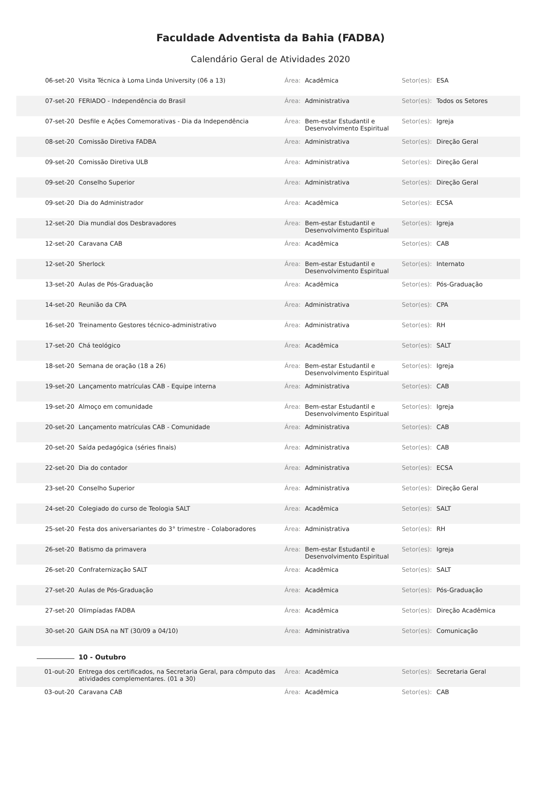Faculdade Adventista da Bahia (FADBA)
Calendário Geral de Atividades 2020
| 06-set-20 | Visita Técnica à Loma Linda University (06 a 13) | Área: | Acadêmica | Setor(es): | ESA |
| 07-set-20 | FERIADO - Independência do Brasil | Área: | Administrativa | Setor(es): | Todos os Setores |
| 07-set-20 | Desfile e Ações Comemorativas - Dia da Independência | Área: | Bem-estar Estudantil e Desenvolvimento Espiritual | Setor(es): | Igreja |
| 08-set-20 | Comissão Diretiva FADBA | Área: | Administrativa | Setor(es): | Direção Geral |
| 09-set-20 | Comissão Diretiva ULB | Área: | Administrativa | Setor(es): | Direção Geral |
| 09-set-20 | Conselho Superior | Área: | Administrativa | Setor(es): | Direção Geral |
| 09-set-20 | Dia do Administrador | Área: | Acadêmica | Setor(es): | ECSA |
| 12-set-20 | Dia mundial dos Desbravadores | Área: | Bem-estar Estudantil e Desenvolvimento Espiritual | Setor(es): | Igreja |
| 12-set-20 | Caravana CAB | Área: | Acadêmica | Setor(es): | CAB |
| 12-set-20 | Sherlock | Área: | Bem-estar Estudantil e Desenvolvimento Espiritual | Setor(es): | Internato |
| 13-set-20 | Aulas de Pós-Graduação | Área: | Acadêmica | Setor(es): | Pós-Graduação |
| 14-set-20 | Reunião da CPA | Área: | Administrativa | Setor(es): | CPA |
| 16-set-20 | Treinamento Gestores técnico-administrativo | Área: | Administrativa | Setor(es): | RH |
| 17-set-20 | Chá teológico | Área: | Acadêmica | Setor(es): | SALT |
| 18-set-20 | Semana de oração (18 a 26) | Área: | Bem-estar Estudantil e Desenvolvimento Espiritual | Setor(es): | Igreja |
| 19-set-20 | Lançamento matrículas CAB - Equipe interna | Área: | Administrativa | Setor(es): | CAB |
| 19-set-20 | Almoço em comunidade | Área: | Bem-estar Estudantil e Desenvolvimento Espiritual | Setor(es): | Igreja |
| 20-set-20 | Lançamento matrículas CAB - Comunidade | Área: | Administrativa | Setor(es): | CAB |
| 20-set-20 | Saída pedagógica (séries finais) | Área: | Administrativa | Setor(es): | CAB |
| 22-set-20 | Dia do contador | Área: | Administrativa | Setor(es): | ECSA |
| 23-set-20 | Conselho Superior | Área: | Administrativa | Setor(es): | Direção Geral |
| 24-set-20 | Colegiado do curso de Teologia SALT | Área: | Acadêmica | Setor(es): | SALT |
| 25-set-20 | Festa dos aniversariantes do 3° trimestre - Colaboradores | Área: | Administrativa | Setor(es): | RH |
| 26-set-20 | Batismo da primavera | Área: | Bem-estar Estudantil e Desenvolvimento Espiritual | Setor(es): | Igreja |
| 26-set-20 | Confraternização SALT | Área: | Acadêmica | Setor(es): | SALT |
| 27-set-20 | Aulas de Pós-Graduação | Área: | Acadêmica | Setor(es): | Pós-Graduação |
| 27-set-20 | Olimpíadas FADBA | Área: | Acadêmica | Setor(es): | Direção Acadêmica |
| 30-set-20 | GAiN DSA na NT (30/09 a 04/10) | Área: | Administrativa | Setor(es): | Comunicação |
| | 10 - Outubro | | | | |
| 01-out-20 | Entrega dos certificados, na Secretaria Geral, para cômputo das atividades complementares. (01 a 30) | Área: | Acadêmica | Setor(es): | Secretaria Geral |
| 03-out-20 | Caravana CAB | Área: | Acadêmica | Setor(es): | CAB |